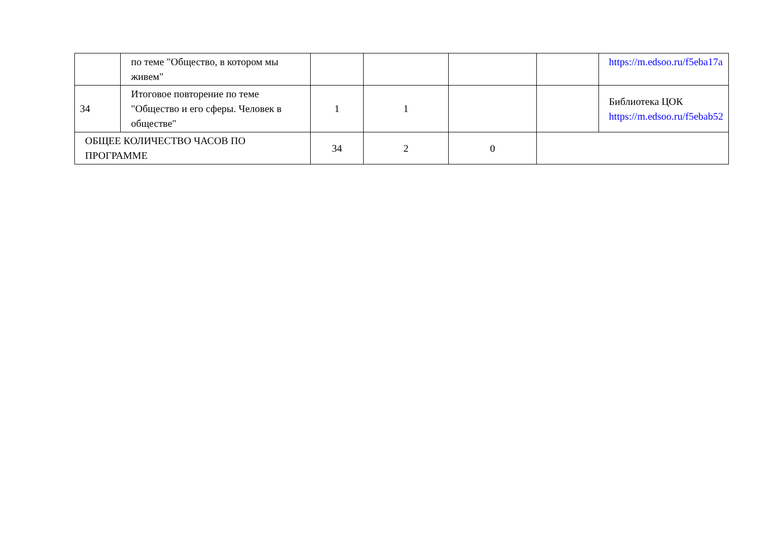| | по теме "Общество, в котором мы живем" | | | | | https://m.edsoo.ru/f5eba17a |
| 34 | Итоговое повторение по теме "Общество и его сферы. Человек в обществе" | 1 | 1 | | | Библиотека ЦОК https://m.edsoo.ru/f5ebab52 |
| ОБЩЕЕ КОЛИЧЕСТВО ЧАСОВ ПО ПРОГРАММЕ | | 34 | 2 | 0 | | |